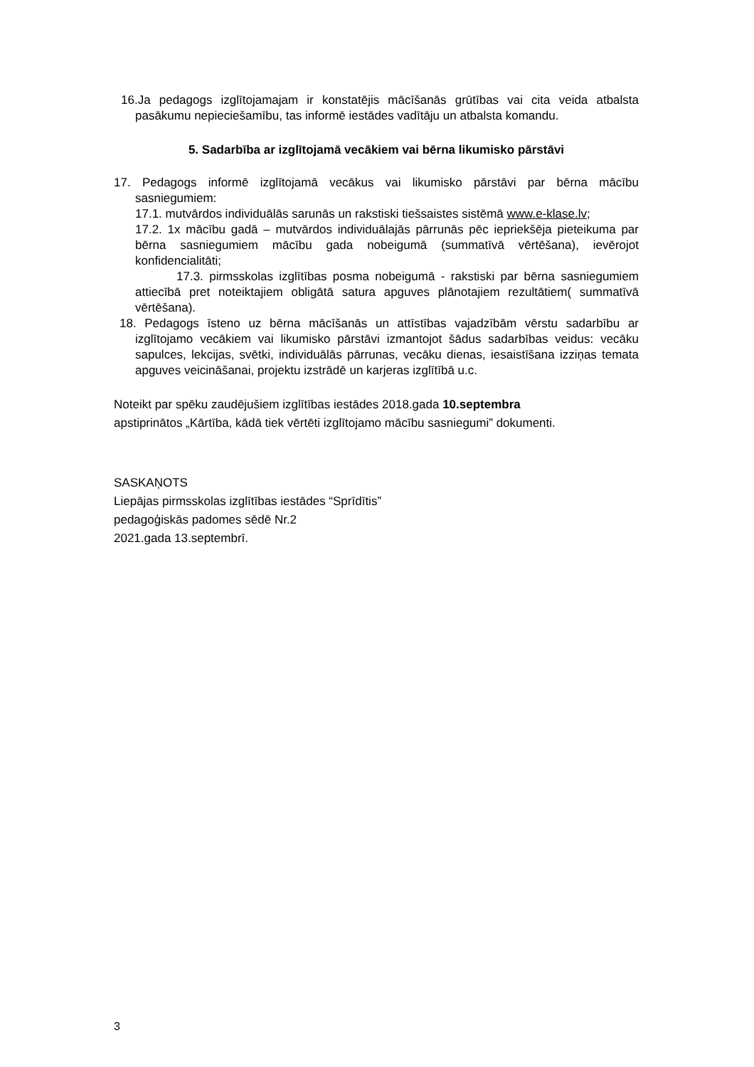16.Ja pedagogs izglītojamajam ir konstatējis mācīšanās grūtības vai cita veida atbalsta pasākumu nepieciešamību, tas informē iestādes vadītāju un atbalsta komandu.
5. Sadarbība ar izglītojamā vecākiem vai bērna likumisko pārstāvi
17. Pedagogs informē izglītojamā vecākus vai likumisko pārstāvi par bērna mācību sasniegumiem:
17.1. mutvārdos individuālās sarunās un rakstiski tiešsaistes sistēmā www.e-klase.lv;
17.2. 1x mācību gadā – mutvārdos individuālajās pārrunās pēc iepriekšēja pieteikuma par bērna sasniegumiem mācību gada nobeigumā (summatīvā vērtēšana), ievērojot konfidencialitāti;
17.3. pirmsskolas izglītības posma nobeigumā - rakstiski par bērna sasniegumiem attiecībā pret noteiktajiem obligātā satura apguves plānotajiem rezultātiem( summatīvā vērtēšana).
18. Pedagogs īsteno uz bērna mācīšanās un attīstības vajadzībām vērstu sadarbību ar izglītojamo vecākiem vai likumisko pārstāvi izmantojot šādus sadarbības veidus: vecāku sapulces, lekcijas, svētki, individuālās pārrunas, vecāku dienas, iesaistīšana izziņas temata apguves veicināšanai, projektu izstrādē un karjeras izglītībā u.c.
Noteikt par spēku zaudējušiem izglītības iestādes 2018.gada 10.septembra
apstiprinātos „Kārtība, kādā tiek vērtēti izglītojamo mācību sasniegumi” dokumenti.
SASKAŅOTS
Liepājas pirmsskolas izglītības iestādes “Sprīdītis”
pedagoģiskās padomes sēdē Nr.2
2021.gada 13.septembrī.
3